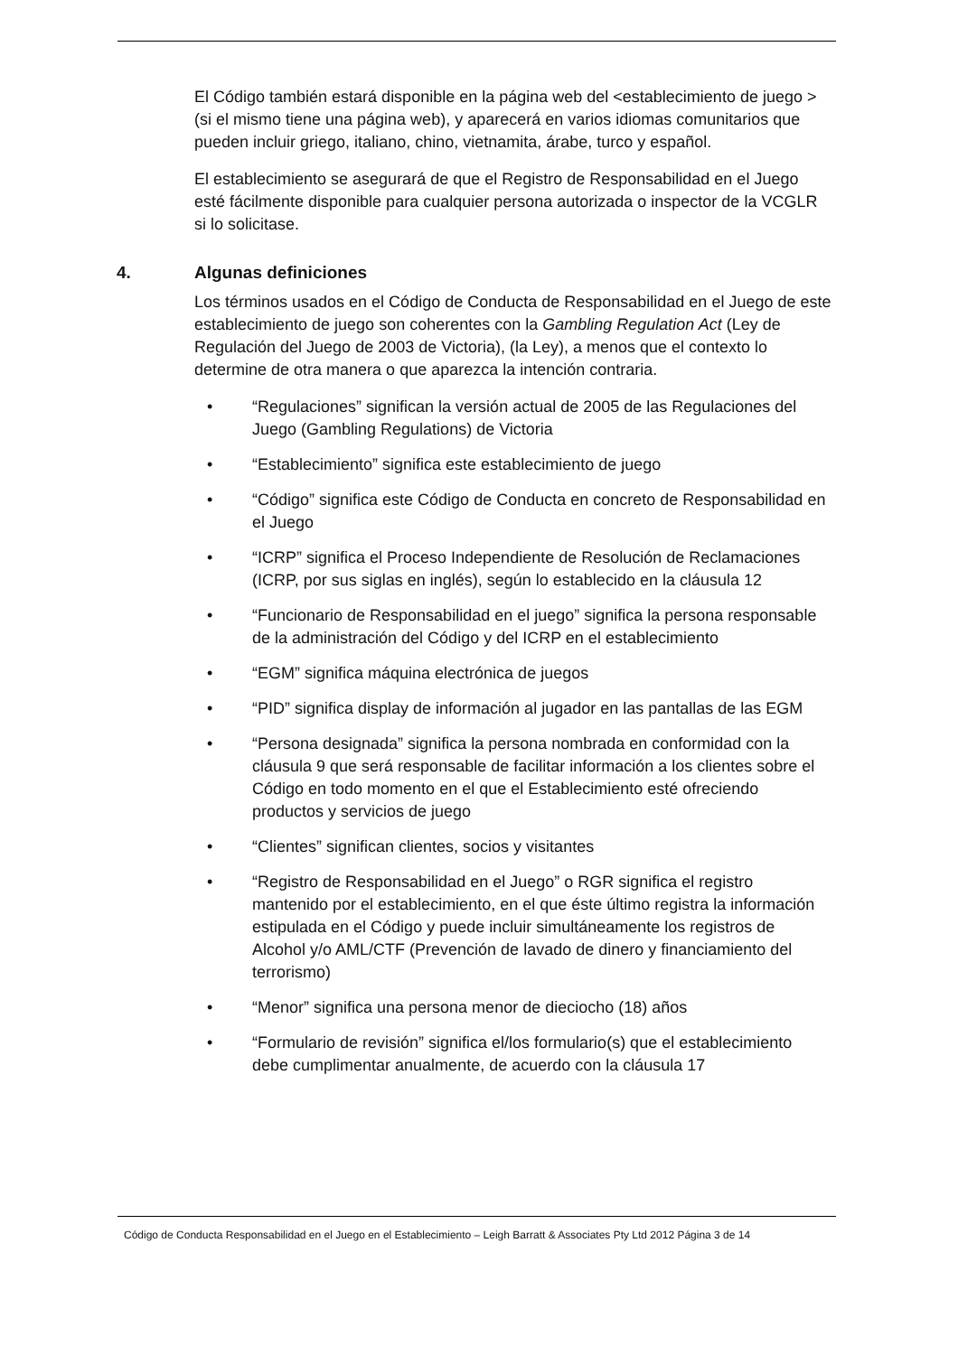El Código también estará disponible en la página web del <establecimiento de juego > (si el mismo tiene una página web), y aparecerá en varios idiomas comunitarios que pueden incluir griego, italiano, chino, vietnamita, árabe, turco y español.
El establecimiento se asegurará de que el Registro de Responsabilidad en el Juego esté fácilmente disponible para cualquier persona autorizada o inspector de la VCGLR si lo solicitase.
4. Algunas definiciones
Los términos usados en el Código de Conducta de Responsabilidad en el Juego de este establecimiento de juego son coherentes con la Gambling Regulation Act (Ley de Regulación del Juego de 2003 de Victoria), (la Ley), a menos que el contexto lo determine de otra manera o que aparezca la intención contraria.
• “Regulaciones” significan la versión actual de 2005 de las Regulaciones del Juego (Gambling Regulations) de Victoria
• “Establecimiento” significa este establecimiento de juego
• “Código” significa este Código de Conducta en concreto de Responsabilidad en el Juego
• “ICRP” significa el Proceso Independiente de Resolución de Reclamaciones (ICRP, por sus siglas en inglés), según lo establecido en la cláusula 12
• “Funcionario de Responsabilidad en el juego” significa la persona responsable de la administración del Código y del ICRP en el establecimiento
• “EGM” significa máquina electrónica de juegos
• “PID” significa display de información al jugador en las pantallas de las EGM
• “Persona designada” significa la persona nombrada en conformidad con la cláusula 9 que será responsable de facilitar información a los clientes sobre el Código en todo momento en el que el Establecimiento esté ofreciendo productos y servicios de juego
• “Clientes” significan clientes, socios y visitantes
• “Registro de Responsabilidad en el Juego” o RGR significa el registro mantenido por el establecimiento, en el que éste último registra la información estipulada en el Código y puede incluir simultáneamente los registros de Alcohol y/o AML/CTF (Prevención de lavado de dinero y financiamiento del terrorismo)
• “Menor” significa una persona menor de dieciocho (18) años
• “Formulario de revisión” significa el/los formulario(s) que el establecimiento debe cumplimentar anualmente, de acuerdo con la cláusula 17
Código de Conducta Responsabilidad en el Juego en el Establecimiento – Leigh Barratt & Associates Pty Ltd 2012 Página 3 de 14